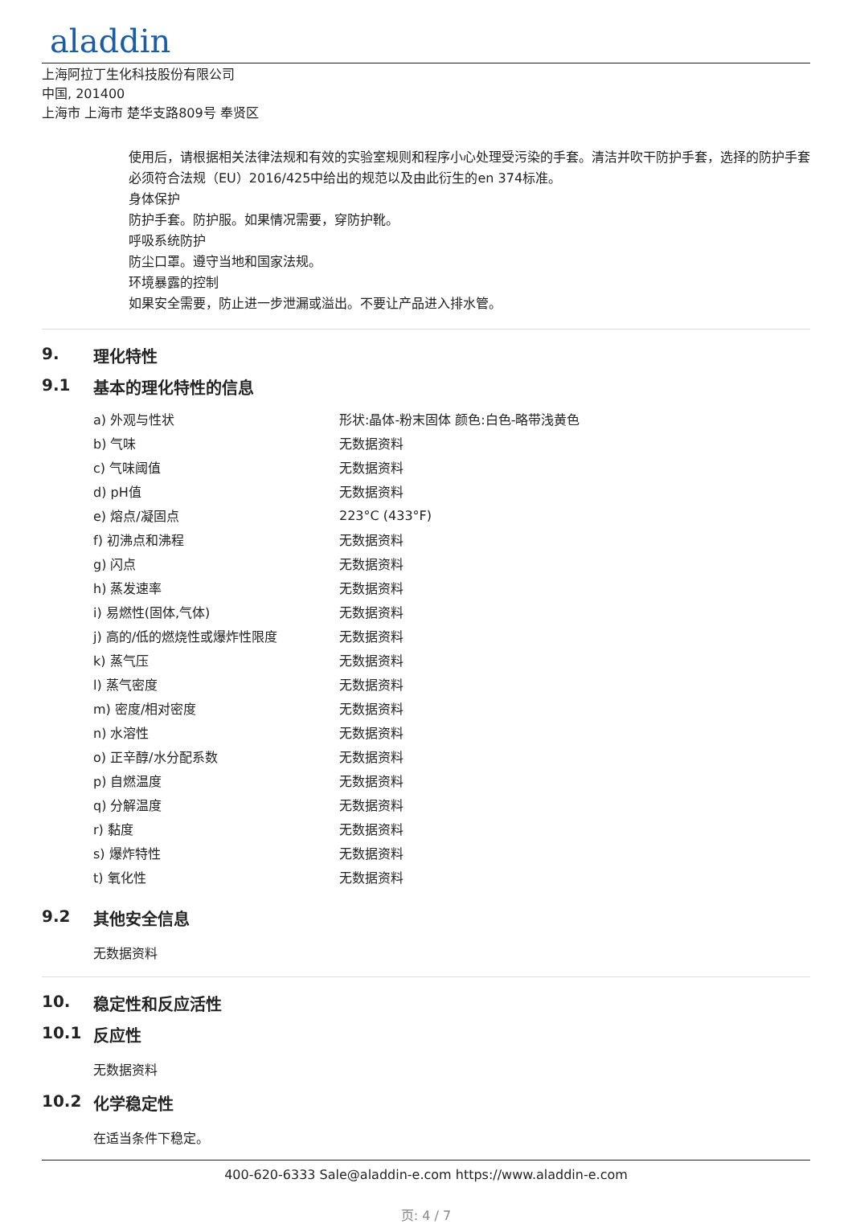aladdin
上海阿拉丁生化科技股份有限公司
中国, 201400
上海市 上海市 楚华支路809号 奉贤区
使用后，请根据相关法律法规和有效的实验室规则和程序小心处理受污染的手套。清洁并吹干防护手套，选择的防护手套必须符合法规（EU）2016/425中给出的规范以及由此衍生的en 374标准。
身体保护
防护手套。防护服。如果情况需要，穿防护靴。
呼吸系统防护
防尘口罩。遵守当地和国家法规。
环境暴露的控制
如果安全需要，防止进一步泄漏或溢出。不要让产品进入排水管。
9. 理化特性
9.1 基本的理化特性的信息
| a) 外观与性状 | 形状:晶体-粉末固体 颜色:白色-略带浅黄色 |
| b) 气味 | 无数据资料 |
| c) 气味阈值 | 无数据资料 |
| d) pH值 | 无数据资料 |
| e) 熔点/凝固点 | 223°C (433°F) |
| f) 初沸点和沸程 | 无数据资料 |
| g) 闪点 | 无数据资料 |
| h) 蒸发速率 | 无数据资料 |
| i) 易燃性(固体,气体) | 无数据资料 |
| j) 高的/低的燃烧性或爆炸性限度 | 无数据资料 |
| k) 蒸气压 | 无数据资料 |
| l) 蒸气密度 | 无数据资料 |
| m) 密度/相对密度 | 无数据资料 |
| n) 水溶性 | 无数据资料 |
| o) 正辛醇/水分配系数 | 无数据资料 |
| p) 自燃温度 | 无数据资料 |
| q) 分解温度 | 无数据资料 |
| r) 黏度 | 无数据资料 |
| s) 爆炸特性 | 无数据资料 |
| t) 氧化性 | 无数据资料 |
9.2 其他安全信息
无数据资料
10. 稳定性和反应活性
10.1 反应性
无数据资料
10.2 化学稳定性
在适当条件下稳定。
400-620-6333 Sale@aladdin-e.com https://www.aladdin-e.com
页: 4 / 7